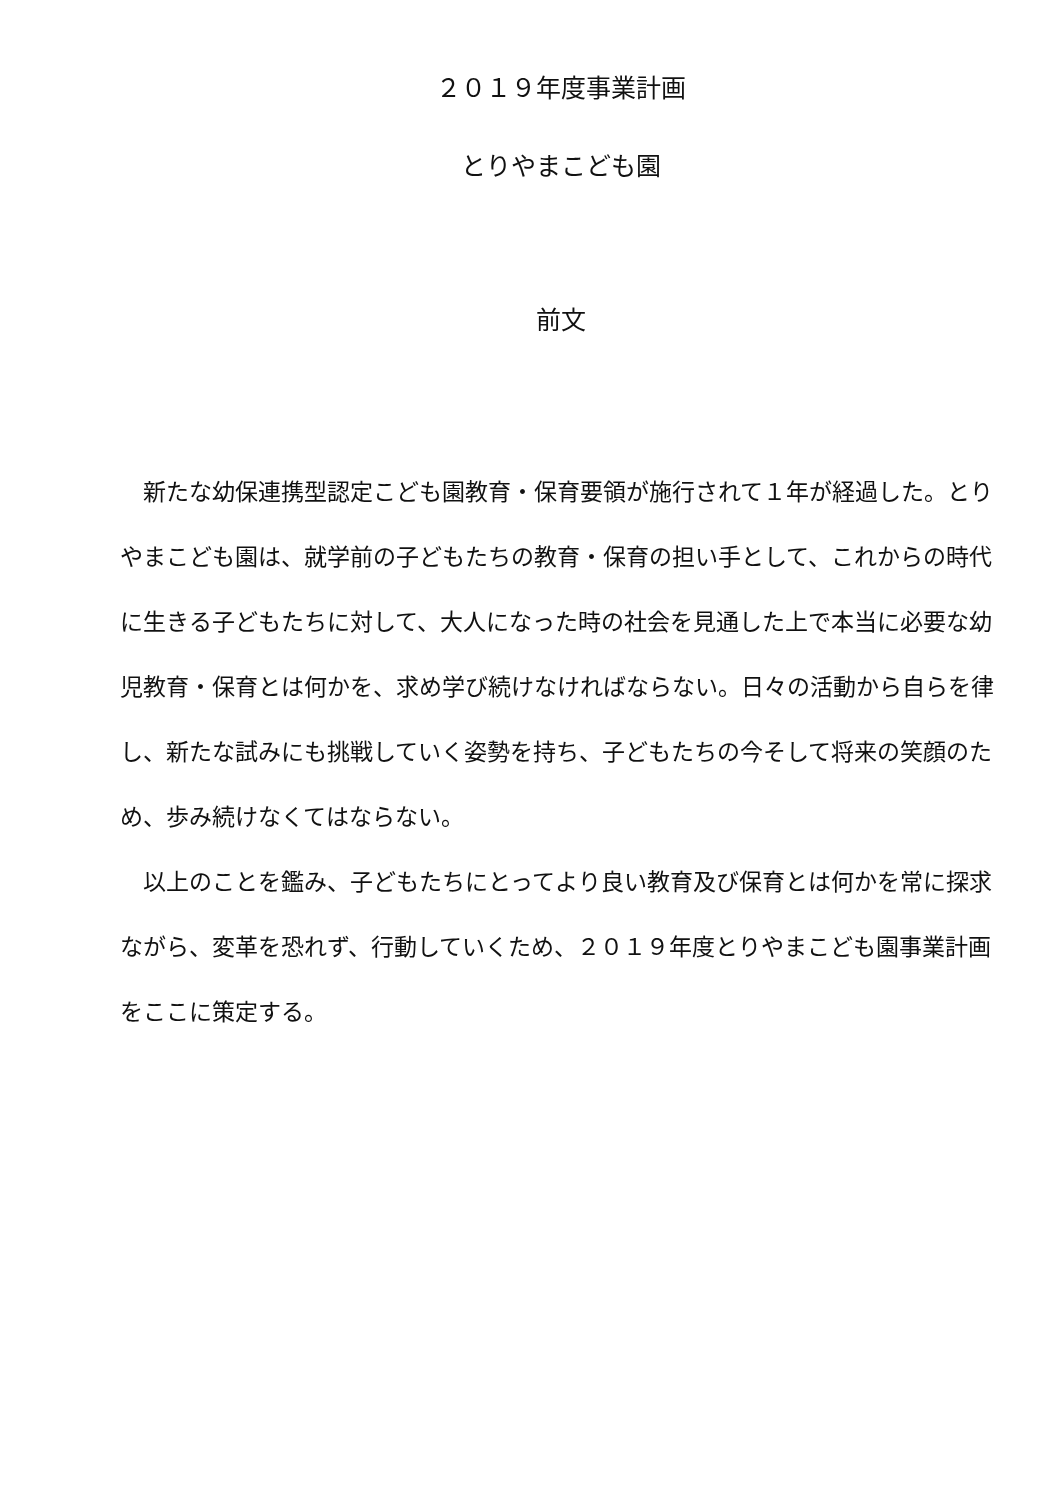２０１９年度事業計画
とりやまこども園
前文
新たな幼保連携型認定こども園教育・保育要領が施行されて１年が経過した。とりやまこども園は、就学前の子どもたちの教育・保育の担い手として、これからの時代に生きる子どもたちに対して、大人になった時の社会を見通した上で本当に必要な幼児教育・保育とは何かを、求め学び続けなければならない。日々の活動から自らを律し、新たな試みにも挑戦していく姿勢を持ち、子どもたちの今そして将来の笑顔のため、歩み続けなくてはならない。
以上のことを鑑み、子どもたちにとってより良い教育及び保育とは何かを常に探求ながら、変革を恐れず、行動していくため、２０１９年度とりやまこども園事業計画をここに策定する。